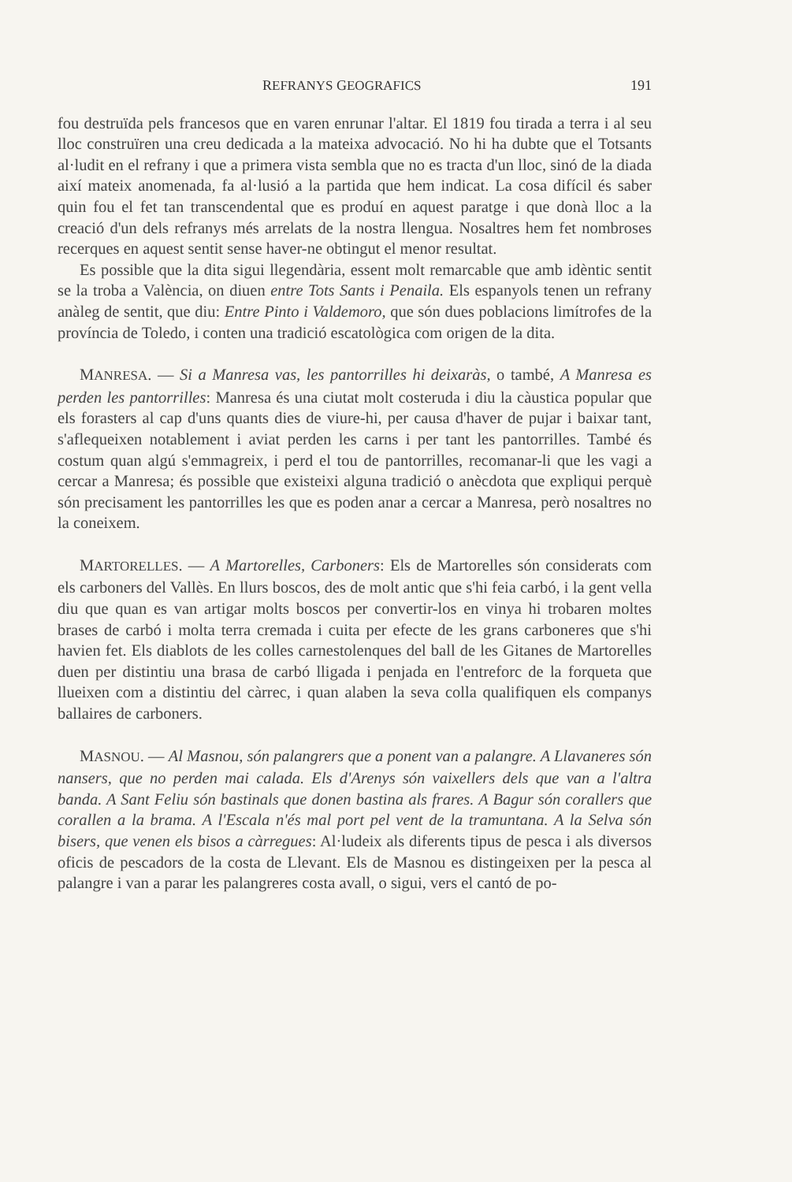REFRANYS GEOGRAFICS 191
fou destruïda pels francesos que en varen enrunar l'altar. El 1819 fou tirada a terra i al seu lloc construïren una creu dedicada a la mateixa advocació. No hi ha dubte que el Totsants al·ludit en el refrany i que a primera vista sembla que no es tracta d'un lloc, sinó de la diada així mateix anomenada, fa al·lusió a la partida que hem indicat. La cosa difícil és saber quin fou el fet tan transcendental que es produí en aquest paratge i que donà lloc a la creació d'un dels refranys més arrelats de la nostra llengua. Nosaltres hem fet nombroses recerques en aquest sentit sense haver-ne obtingut el menor resultat.
Es possible que la dita sigui llegendària, essent molt remarcable que amb idèntic sentit se la troba a València, on diuen entre Tots Sants i Penaila. Els espanyols tenen un refrany anàleg de sentit, que diu: Entre Pinto i Valdemoro, que són dues poblacions limítrofes de la província de Toledo, i conten una tradició escatològica com origen de la dita.
MANRESA. — Si a Manresa vas, les pantorrilles hi deixaràs, o també, A Manresa es perden les pantorrilles: Manresa és una ciutat molt costeruda i diu la càustica popular que els forasters al cap d'uns quants dies de viure-hi, per causa d'haver de pujar i baixar tant, s'aflequeixen notablement i aviat perden les carns i per tant les pantorrilles. També és costum quan algú s'emmagreix, i perd el tou de pantorrilles, recomanar-li que les vagi a cercar a Manresa; és possible que existeixi alguna tradició o anècdota que expliqui perquè són precisament les pantorrilles les que es poden anar a cercar a Manresa, però nosaltres no la coneixem.
MARTORELLES. — A Martorelles, Carboners: Els de Martorelles són considerats com els carboners del Vallès. En llurs boscos, des de molt antic que s'hi feia carbó, i la gent vella diu que quan es van artigar molts boscos per convertir-los en vinya hi trobaren moltes brases de carbó i molta terra cremada i cuita per efecte de les grans carboneres que s'hi havien fet. Els diablots de les colles carnestolenques del ball de les Gitanes de Martorelles duen per distintiu una brasa de carbó lligada i penjada en l'entreforc de la forqueta que llueixen com a distintiu del càrrec, i quan alaben la seva colla qualifiquen els companys ballaires de carboners.
MASNOU. — Al Masnou, són palangrers que a ponent van a palangre. A Llavaneres són nansers, que no perden mai calada. Els d'Arenys són vaixellers dels que van a l'altra banda. A Sant Feliu són bastinals que donen bastina als frares. A Bagur són corallers que corallen a la brama. A l'Escala n'és mal port pel vent de la tramuntana. A la Selva són bisers, que venen els bisos a càrregues: Al·ludeix als diferents tipus de pesca i als diversos oficis de pescadors de la costa de Llevant. Els de Masnou es distingeixen per la pesca al palangre i van a parar les palangreres costa avall, o sigui, vers el cantó de po-